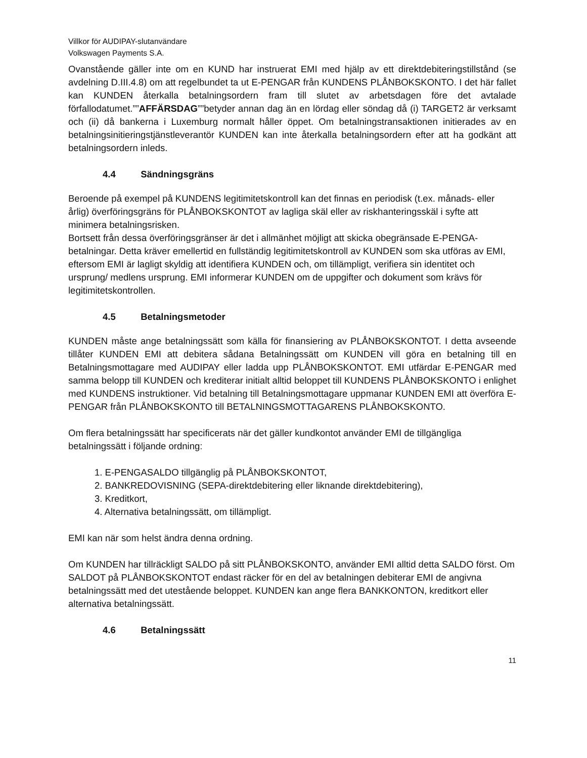Villkor för AUDIPAY-slutanvändare
Volkswagen Payments S.A.
Ovanstående gäller inte om en KUND har instruerat EMI med hjälp av ett direktdebiteringstillstånd (se avdelning D.III.4.8) om att regelbundet ta ut E-PENGAR från KUNDENS PLÅNBOKSKONTO. I det här fallet kan KUNDEN återkalla betalningsordern fram till slutet av arbetsdagen före det avtalade förfallodatumet.””AFFÄRSDAG””betyder annan dag än en lördag eller söndag då (i) TARGET2 är verksamt och (ii) då bankerna i Luxemburg normalt håller öppet. Om betalningstransaktionen initierades av en betalningsinitieringstjänstleverantör KUNDEN kan inte återkalla betalningsordern efter att ha godkänt att betalningsordern inleds.
4.4 Sändningsgräns
Beroende på exempel på KUNDENS legitimitetskontroll kan det finnas en periodisk (t.ex. månads- eller årlig) överföringsgräns för PLÅNBOKSKONTOT av lagliga skäl eller av riskhanteringsskäl i syfte att minimera betalningsrisken.
Bortsett från dessa överföringsgränser är det i allmänhet möjligt att skicka obegränsade E-PENGA-betalningar. Detta kräver emellertid en fullständig legitimitetskontroll av KUNDEN som ska utföras av EMI, eftersom EMI är lagligt skyldig att identifiera KUNDEN och, om tillämpligt, verifiera sin identitet och ursprung/ medlens ursprung. EMI informerar KUNDEN om de uppgifter och dokument som krävs för legitimitetskontrollen.
4.5 Betalningsmetoder
KUNDEN måste ange betalningssätt som källa för finansiering av PLÅNBOKSKONTOT. I detta avseende tillåter KUNDEN EMI att debitera sådana Betalningssätt om KUNDEN vill göra en betalning till en Betalningsmottagare med AUDIPAY eller ladda upp PLÅNBOKSKONTOT. EMI utfärdar E-PENGAR med samma belopp till KUNDEN och krediterar initialt alltid beloppet till KUNDENS PLÅNBOKSKONTO i enlighet med KUNDENS instruktioner. Vid betalning till Betalningsmottagare uppmanar KUNDEN EMI att överföra E-PENGAR från PLÅNBOKSKONTO till BETALNINGSMOTTAGARENS PLÅNBOKSKONTO.
Om flera betalningssätt har specificerats när det gäller kundkontot använder EMI de tillgängliga betalningssätt i följande ordning:
1. E-PENGASALDO tillgänglig på PLÅNBOKSKONTOT,
2. BANKREDOVISNING (SEPA-direktdebitering eller liknande direktdebitering),
3. Kreditkort,
4. Alternativa betalningssätt, om tillämpligt.
EMI kan när som helst ändra denna ordning.
Om KUNDEN har tillräckligt SALDO på sitt PLÅNBOKSKONTO, använder EMI alltid detta SALDO först. Om SALDOT på PLÅNBOKSKONTOT endast räcker för en del av betalningen debiterar EMI de angivna betalningssätt med det utestående beloppet. KUNDEN kan ange flera BANKKONTON, kreditkort eller alternativa betalningssätt.
4.6 Betalningssätt
11